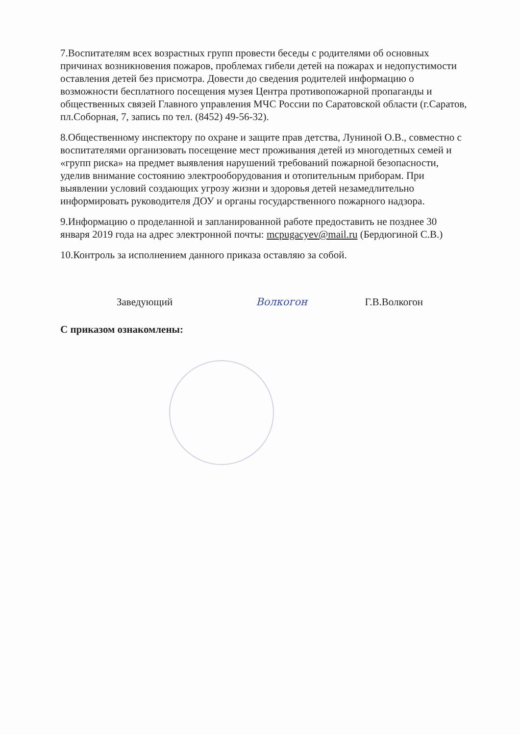7.Воспитателям всех возрастных групп провести беседы с родителями об основных причинах возникновения пожаров, проблемах гибели детей на пожарах и недопустимости оставления детей без присмотра. Довести до сведения родителей информацию о возможности бесплатного посещения музея Центра противопожарной пропаганды и общественных связей Главного управления МЧС России по Саратовской области (г.Саратов, пл.Соборная, 7, запись по тел. (8452) 49-56-32).
8.Общественному инспектору по охране и защите прав детства, Луниной О.В., совместно с воспитателями организовать посещение мест проживания детей из многодетных семей и «групп риска» на предмет выявления нарушений требований пожарной безопасности, уделив внимание состоянию электрооборудования и отопительным приборам. При выявлении условий создающих угрозу жизни и здоровья детей незамедлительно информировать руководителя ДОУ и органы государственного пожарного надзора.
9.Информацию о проделанной и запланированной работе предоставить не позднее 30 января 2019 года на адрес электронной почты: mcpugacyev@mail.ru (Бердюгиной С.В.)
10.Контроль за исполнением данного приказа оставляю за собой.
Заведующий Волкогон Г.В.Волкогон
С приказом ознакомлены: